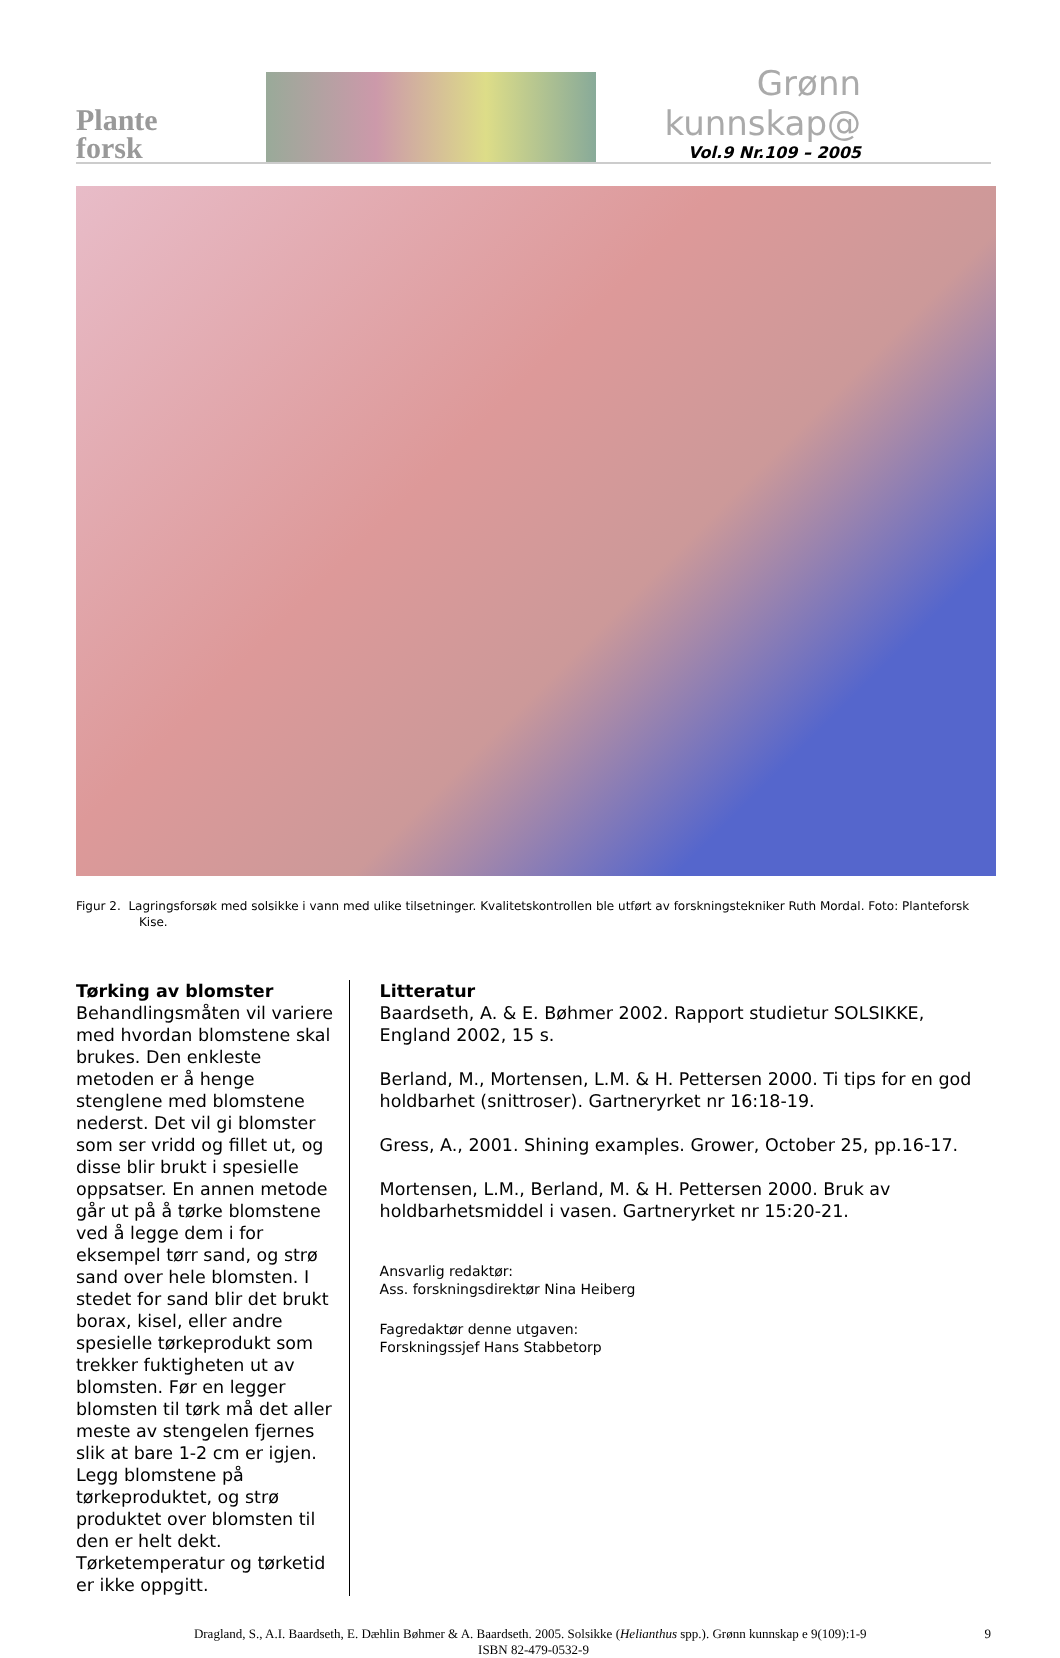Plante
forsk
Grønn kunnskap@
Vol.9 Nr.109 – 2005
Figur 2. Lagringsforsøk med solsikke i vann med ulike tilsetninger. Kvalitetskontrollen ble utført av forskningstekniker Ruth Mordal. Foto: Planteforsk Kise.
Tørking av blomster
Behandlingsmåten vil variere med hvordan blomstene skal brukes. Den enkleste metoden er å henge stenglene med blomstene nederst. Det vil gi blomster som ser vridd og fillet ut, og disse blir brukt i spesielle oppsatser. En annen metode går ut på å tørke blomstene ved å legge dem i for eksempel tørr sand, og strø sand over hele blomsten. I stedet for sand blir det brukt borax, kisel, eller andre spesielle tørkeprodukt som trekker fuktigheten ut av blomsten. Før en legger blomsten til tørk må det aller meste av stengelen fjernes slik at bare 1-2 cm er igjen. Legg blomstene på tørkeproduktet, og strø produktet over blomsten til den er helt dekt. Tørketemperatur og tørketid er ikke oppgitt.
Litteratur
Baardseth, A. & E. Bøhmer 2002. Rapport studietur SOLSIKKE, England 2002, 15 s.
Berland, M., Mortensen, L.M. & H. Pettersen 2000. Ti tips for en god holdbarhet (snittroser). Gartneryrket nr 16:18-19.
Gress, A., 2001. Shining examples. Grower, October 25, pp.16-17.
Mortensen, L.M., Berland, M. & H. Pettersen 2000. Bruk av holdbarhetsmiddel i vasen. Gartneryrket nr 15:20-21.
Ansvarlig redaktør:
Ass. forskningsdirektør Nina Heiberg
Fagredaktør denne utgaven:
Forskningssjef Hans Stabbetorp
Dragland, S., A.I. Baardseth, E. Dæhlin Bøhmer & A. Baardseth. 2005. Solsikke (Helianthus spp.). Grønn kunnskap e 9(109):1-9 9
ISBN 82-479-0532-9